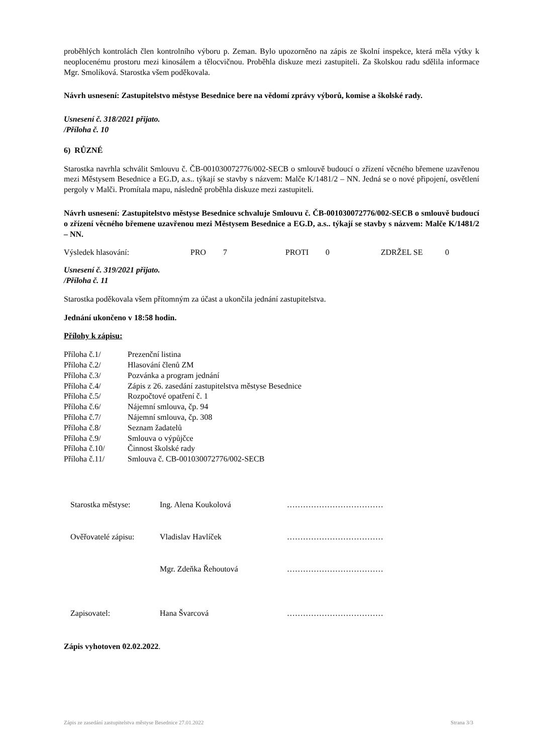proběhlých kontrolách člen kontrolního výboru p. Zeman. Bylo upozorněno na zápis ze školní inspekce, která měla výtky k neoplocenému prostoru mezi kinosálem a tělocvičnou. Proběhla diskuze mezi zastupiteli. Za školskou radu sdělila informace Mgr. Smolíková. Starostka všem poděkovala.
Návrh usnesení: Zastupitelstvo městyse Besednice bere na vědomí zprávy výborů, komise a školské rady.
Usnesení č. 318/2021 přijato.
/Příloha č. 10
6) RŮZNÉ
Starostka navrhla schválit Smlouvu č. ČB-001030072776/002-SECB o smlouvě budoucí o zřízení věcného břemene uzavřenou mezi Městysem Besednice a EG.D, a.s.. týkají se stavby s názvem: Malče K/1481/2 – NN. Jedná se o nové připojení, osvětlení pergoly v Malči. Promítala mapu, následně proběhla diskuze mezi zastupiteli.
Návrh usnesení: Zastupitelstvo městyse Besednice schvaluje Smlouvu č. ČB-001030072776/002-SECB o smlouvě budoucí o zřízení věcného břemene uzavřenou mezi Městysem Besednice a EG.D, a.s.. týkají se stavby s názvem: Malče K/1481/2 – NN.
| Výsledek hlasování: | PRO | 7 | PROTI | 0 | ZDRŽEL SE | 0 |
Usnesení č. 319/2021 přijato.
/Příloha č. 11
Starostka poděkovala všem přítomným za účast a ukončila jednání zastupitelstva.
Jednání ukončeno v 18:58 hodin.
Přílohy k zápisu:
| Příloha č.1/ | Prezenční listina |
| Příloha č.2/ | Hlasování členů ZM |
| Příloha č.3/ | Pozvánka a program jednání |
| Příloha č.4/ | Zápis z 26. zasedání zastupitelstva městyse Besednice |
| Příloha č.5/ | Rozpočtové opatření č. 1 |
| Příloha č.6/ | Nájemní smlouva, čp. 94 |
| Příloha č.7/ | Nájemní smlouva, čp. 308 |
| Příloha č.8/ | Seznam žadatelů |
| Příloha č.9/ | Smlouva o výpůjčce |
| Příloha č.10/ | Činnost školské rady |
| Příloha č.11/ | Smlouva č. CB-001030072776/002-SECB |
| Starostka městyse: | Ing. Alena Koukolová | ……………………………… |
| Ověřovatelé zápisu: | Vladislav Havlíček | ……………………………… |
| | Mgr. Zdeňka Řehoutová | ……………………………… |
| Zapisovatel: | Hana Švarcová | ……………………………… |
Zápis vyhotoven 02.02.2022.
Zápis ze zasedání zastupitelstva městyse Besednice 27.01.2022 Strana 3/3